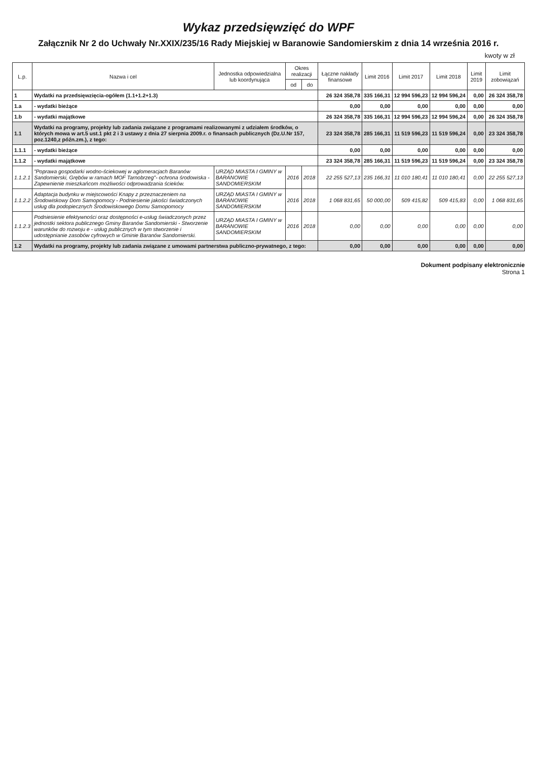Wykaz przedsięwzięć do WPF
Załącznik Nr 2 do Uchwały Nr.XXIX/235/16 Rady Miejskiej w Baranowie Sandomierskim z dnia 14 września 2016 r.
kwoty w zł
| L.p. | Nazwa i cel | Jednostka odpowiedzialna lub koordynująca | Okres realizacji | | Łączne nakłady finansowe | Limit 2016 | Limit 2017 | Limit 2018 | Limit 2019 | Limit zobowiązań |
| --- | --- | --- | --- | --- | --- | --- | --- | --- | --- | --- |
| | | | od | do | | | | | | |
| 1 | Wydatki na przedsięwzięcia-ogółem (1.1+1.2+1.3) | | | | 26 324 358,78 | 335 166,31 | 12 994 596,23 | 12 994 596,24 | 0,00 | 26 324 358,78 |
| 1.a | - wydatki bieżące | | | | 0,00 | 0,00 | 0,00 | 0,00 | 0,00 | 0,00 |
| 1.b | - wydatki majątkowe | | | | 26 324 358,78 | 335 166,31 | 12 994 596,23 | 12 994 596,24 | 0,00 | 26 324 358,78 |
| 1.1 | Wydatki na programy, projekty lub zadania związane z programami realizowanymi z udziałem środków, o których mowa w art.5 ust.1 pkt 2 i 3 ustawy z dnia 27 sierpnia 2009.r. o finansach publicznych (Dz.U.Nr 157, poz.1240,z późn.zm.), z tego: | | | | 23 324 358,78 | 285 166,31 | 11 519 596,23 | 11 519 596,24 | 0,00 | 23 324 358,78 |
| 1.1.1 | - wydatki bieżące | | | | 0,00 | 0,00 | 0,00 | 0,00 | 0,00 | 0,00 |
| 1.1.2 | - wydatki majątkowe | | | | 23 324 358,78 | 285 166,31 | 11 519 596,23 | 11 519 596,24 | 0,00 | 23 324 358,78 |
| 1.1.2.1 | "Poprawa gospodarki wodno-ściekowej w aglomeracjach Baranów Sandomierski, Grębów w ramach MOF Tarnobrzeg"- ochrona środowiska - Zapewnienie mieszkańcom możliwości odprowadzania ścieków. | URZĄD MIASTA I GMINY w BARANOWIE SANDOMIERSKIM | 2016 | 2018 | 22 255 527,13 | 235 166,31 | 11 010 180,41 | 11 010 180,41 | 0,00 | 22 255 527,13 |
| 1.1.2.2 | Adaptacja budynku w miejscowości Knapy z przeznaczeniem na Środowiskowy Dom Samopomocy - Podniesienie jakości świadczonych usług dla podopiecznych Środowiskowego Domu Samopomocy | URZĄD MIASTA I GMINY w BARANOWIE SANDOMIERSKIM | 2016 | 2018 | 1 068 831,65 | 50 000,00 | 509 415,82 | 509 415,83 | 0,00 | 1 068 831,65 |
| 1.1.2.3 | Podniesienie efektywności oraz dostępności e-usług świadczonych przez jednostki sektora publicznego Gminy Baranów Sandomierski - Stworzenie warunków do rozwoju e - usług publicznych w tym stworzenie i udostępnianie zasobów cyfrowych w Gminie Baranów Sandomierski. | URZĄD MIASTA I GMINY w BARANOWIE SANDOMIERSKIM | 2016 | 2018 | 0,00 | 0,00 | 0,00 | 0,00 | 0,00 | 0,00 |
| 1.2 | Wydatki na programy, projekty lub zadania związane z umowami partnerstwa publiczno-prywatnego, z tego: | | | | 0,00 | 0,00 | 0,00 | 0,00 | 0,00 | 0,00 |
Dokument podpisany elektronicznie
Strona 1